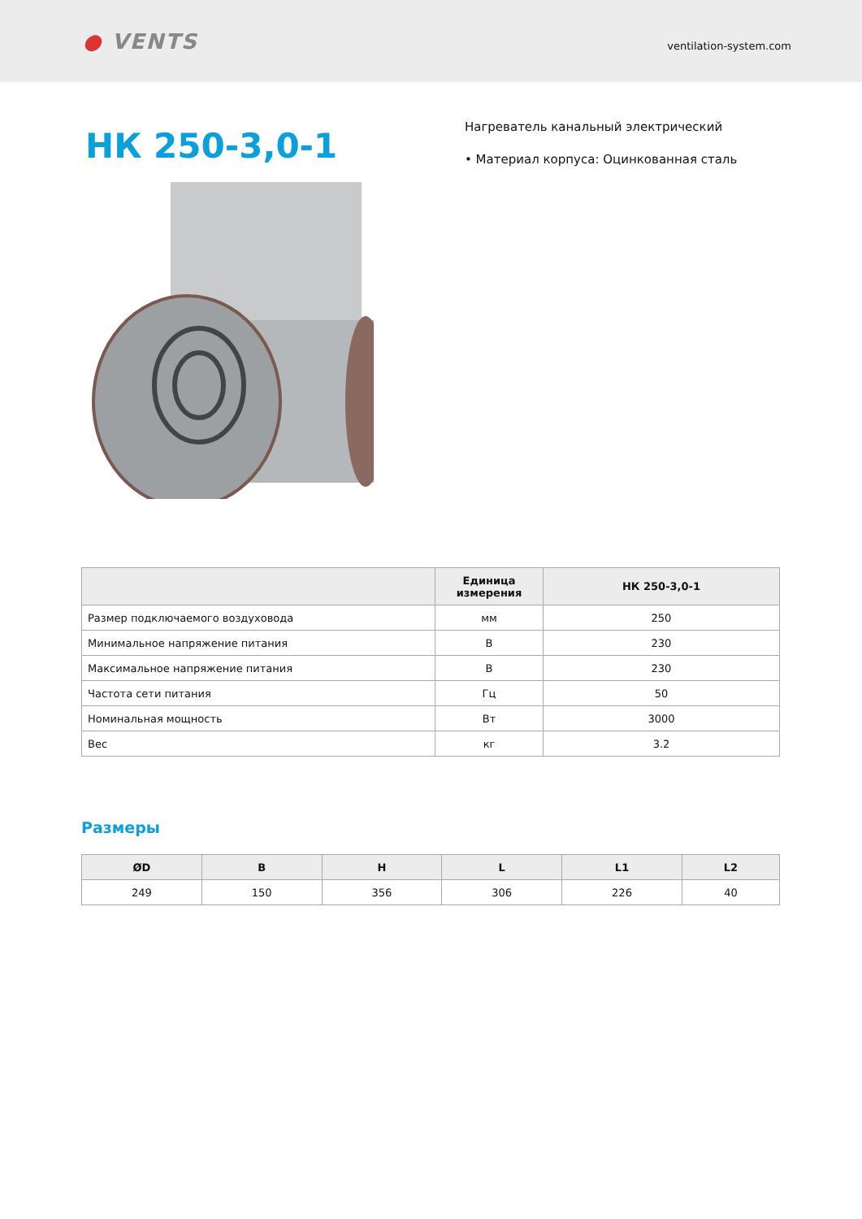● VENTS
ventilation-system.com
НК 250-3,0-1
Нагреватель канальный электрический
• Материал корпуса: Оцинкованная сталь
| | Единица измерения | НК 250-3,0-1 |
| --- | --- | --- |
| Размер подключаемого воздуховода | мм | 250 |
| Минимальное напряжение питания | В | 230 |
| Максимальное напряжение питания | В | 230 |
| Частота сети питания | Гц | 50 |
| Номинальная мощность | Вт | 3000 |
| Вес | кг | 3.2 |
Размеры
| ØD | B | H | L | L1 | L2 |
| --- | --- | --- | --- | --- | --- |
| 249 | 150 | 356 | 306 | 226 | 40 |